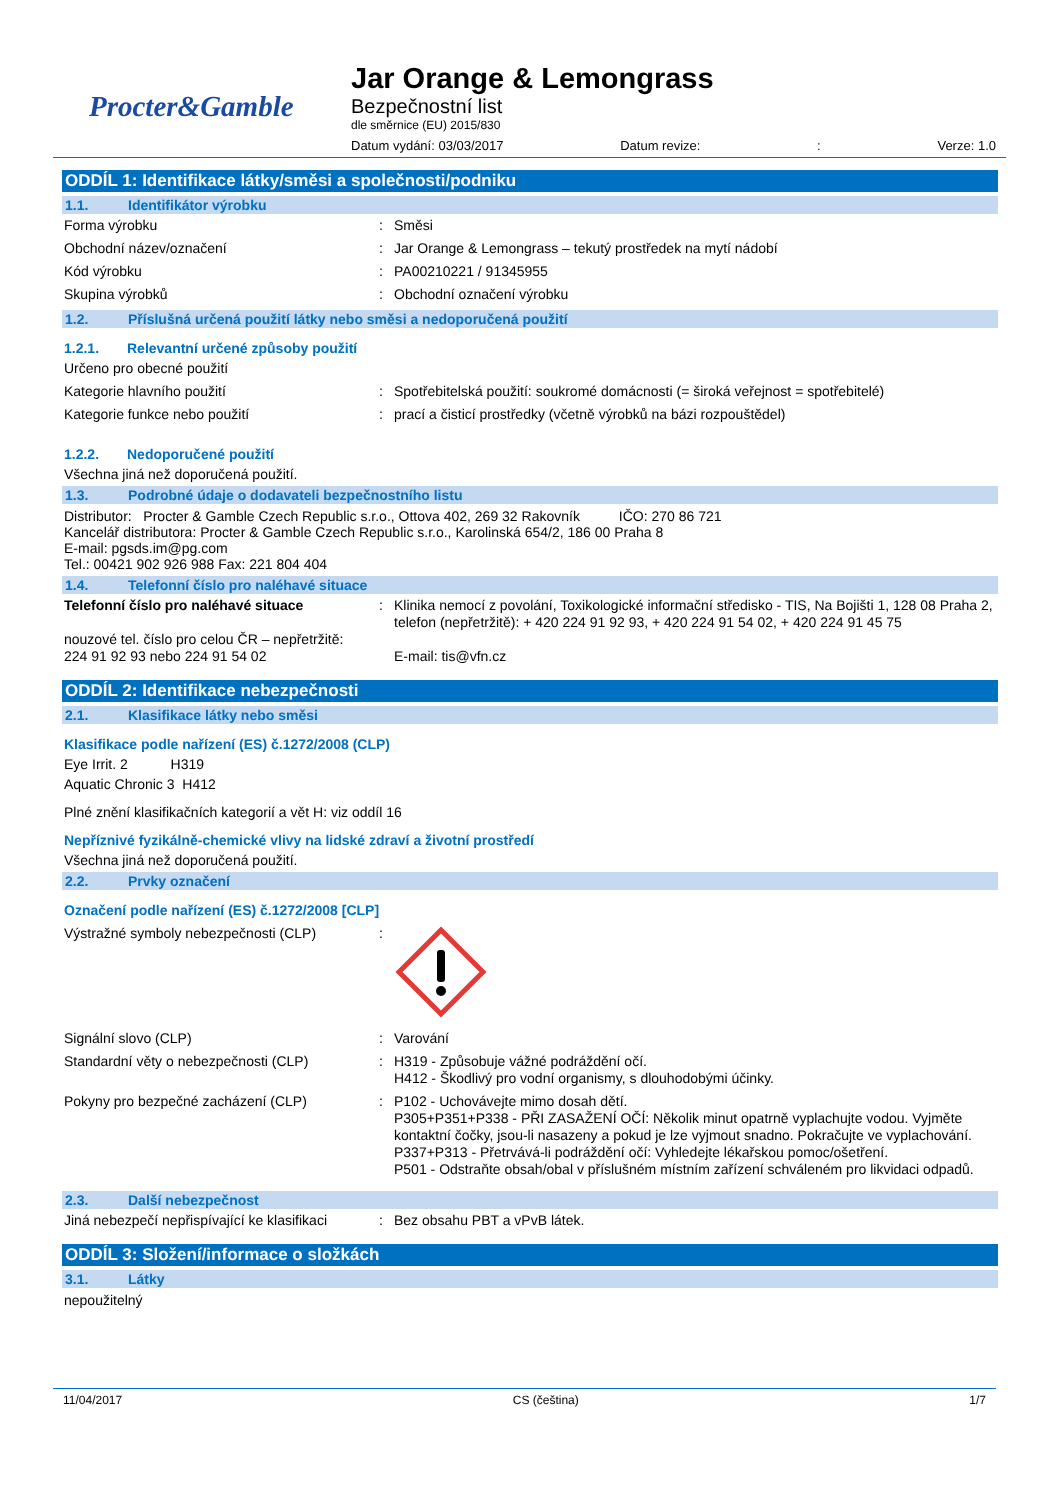Procter&Gamble
Jar Orange & Lemongrass
Bezpečnostní list
dle směrnice (EU) 2015/830
Datum vydání: 03/03/2017 Datum revize:: Verze: 1.0
ODDÍL 1: Identifikace látky/směsi a společnosti/podniku
1.1. Identifikátor výrobku
Forma výrobku : Směsi
Obchodní název/označení : Jar Orange & Lemongrass – tekutý prostředek na mytí nádobí
Kód výrobku : PA00210221 / 91345955
Skupina výrobků : Obchodní označení výrobku
1.2. Příslušná určená použití látky nebo směsi a nedoporučená použití
1.2.1. Relevantní určené způsoby použití
Určeno pro obecné použití
Kategorie hlavního použití : Spotřebitelská použití: soukromé domácnosti (= široká veřejnost = spotřebitelé)
Kategorie funkce nebo použití : prací a čisticí prostředky (včetně výrobků na bázi rozpouštědel)
1.2.2. Nedoporučené použití
Všechna jiná než doporučená použití.
1.3. Podrobné údaje o dodavateli bezpečnostního listu
Distributor: Procter & Gamble Czech Republic s.r.o., Ottova 402, 269 32 Rakovník IČO: 270 86 721
Kancelář distributora: Procter & Gamble Czech Republic s.r.o., Karolinská 654/2, 186 00 Praha 8
E-mail: pgsds.im@pg.com
Tel.: 00421 902 926 988 Fax: 221 804 404
1.4. Telefonní číslo pro naléhavé situace
Telefonní číslo pro naléhavé situace
nouzové tel. číslo pro celou ČR – nepřetržitě:
224 91 92 93 nebo 224 91 54 02
: Klinika nemocí z povolání, Toxikologické informační středisko - TIS, Na Bojišti 1, 128 08 Praha 2, telefon (nepřetržitě): + 420 224 91 92 93, + 420 224 91 54 02, + 420 224 91 45 75
E-mail: tis@vfn.cz
ODDÍL 2: Identifikace nebezpečnosti
2.1. Klasifikace látky nebo směsi
Klasifikace podle nařízení (ES) č.1272/2008 (CLP)
Eye Irrit. 2 H319
Aquatic Chronic 3 H412
Plné znění klasifikačních kategorií a vět H: viz oddíl 16
Nepříznivé fyzikálně-chemické vlivy na lidské zdraví a životní prostředí
Všechna jiná než doporučená použití.
2.2. Prvky označení
Označení podle nařízení (ES) č.1272/2008 [CLP]
Výstražné symboly nebezpečnosti (CLP) :
Signální slovo (CLP) : Varování
Standardní věty o nebezpečnosti (CLP) : H319 - Způsobuje vážné podráždění očí.
H412 - Škodlivý pro vodní organismy, s dlouhodobými účinky.
Pokyny pro bezpečné zacházení (CLP) : P102 - Uchovávejte mimo dosah dětí.
P305+P351+P338 - PŘI ZASAŽENÍ OČÍ: Několik minut opatrně vyplachujte vodou. Vyjměte kontaktní čočky, jsou-li nasazeny a pokud je lze vyjmout snadno. Pokračujte ve vyplachování.
P337+P313 - Přetrvává-li podráždění očí: Vyhledejte lékařskou pomoc/ošetření.
P501 - Odstraňte obsah/obal v příslušném místním zařízení schváleném pro likvidaci odpadů.
2.3. Další nebezpečnost
Jiná nebezpečí nepřispívající ke klasifikaci
: Bez obsahu PBT a vPvB látek.
ODDÍL 3: Složení/informace o složkách
3.1. Látky
nepoužitelný
11/04/2017 CS (čeština) 1/7